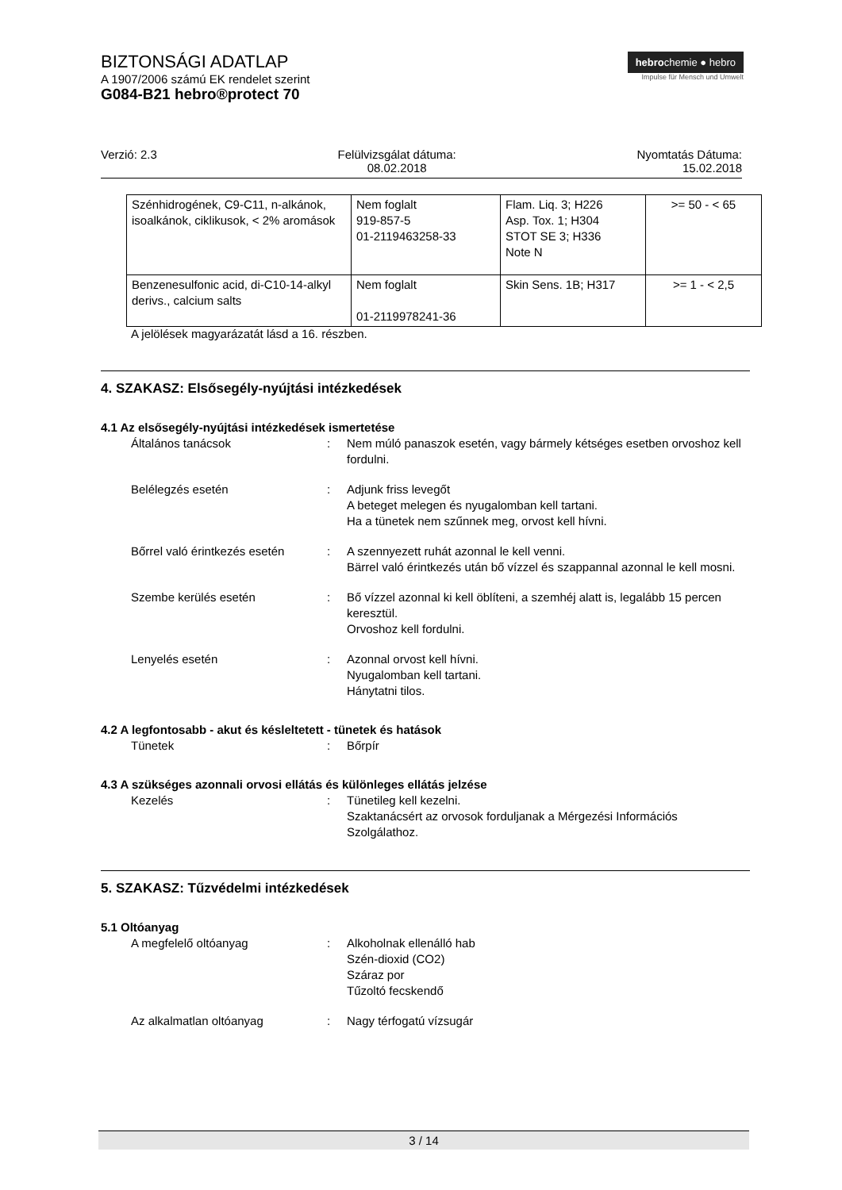BIZTONSÁGI ADATLAP
A 1907/2006 számú EK rendelet szerint
G084-B21 hebro®protect 70
hebrochemie ● hebro
Impulse für Mensch und Umwelt
Verzió: 2.3 Felülvizsgálat dátuma:
08.02.2018
Nyomtatás Dátuma:
15.02.2018
| Szénhidrogének, C9-C11, n-alkánok, isoalkánok, ciklikusok, < 2% aromások | Nem foglalt 919-857-5 01-2119463258-33 | Flam. Liq. 3; H226 Asp. Tox. 1; H304 STOT SE 3; H336 Note N | >= 50 - < 65 |
| Benzenesulfonic acid, di-C10-14-alkyl derivs., calcium salts | Nem foglalt 01-2119978241-36 | Skin Sens. 1B; H317 | >= 1 - < 2,5 |
A jelölések magyarázatát lásd a 16. részben.
4. SZAKASZ: Elsősegély-nyújtási intézkedések
4.1 Az elsősegély-nyújtási intézkedések ismertetése
Általános tanácsok : Nem múló panaszok esetén, vagy bármely kétséges esetben orvoshoz kell fordulni.
Belélegzés esetén : Adjunk friss levegőt
A beteget melegen és nyugalomban kell tartani.
Ha a tünetek nem szűnnek meg, orvost kell hívni.
Bőrrel való érintkezés esetén
: A szennyezett ruhát azonnal le kell venni.
Bärrel való érintkezés után bő vízzel és szappannal azonnal le kell mosni.
Szembe kerülés esetén : Bő vízzel azonnal ki kell öblíteni, a szemhéj alatt is, legalább 15 percen keresztül.
Orvoshoz kell fordulni.
Lenyelés esetén : Azonnal orvost kell hívni.
Nyugalomban kell tartani.
Hánytatni tilos.
4.2 A legfontosabb - akut és késleltetett - tünetek és hatások
Tünetek : Bőrpír
4.3 A szükséges azonnali orvosi ellátás és különleges ellátás jelzése
Kezelés : Tünetileg kell kezelni.
Szaktanácsért az orvosok forduljanak a Mérgezési Információs Szolgálathoz.
5. SZAKASZ: Tűzvédelmi intézkedések
5.1 Oltóanyag
A megfelelő oltóanyag : Alkoholnak ellenálló hab
Szén-dioxid (CO2)
Száraz por
Tűzoltó fecskendő
Az alkalmatlan oltóanyag : Nagy térfogatú vízsugár
3 / 14